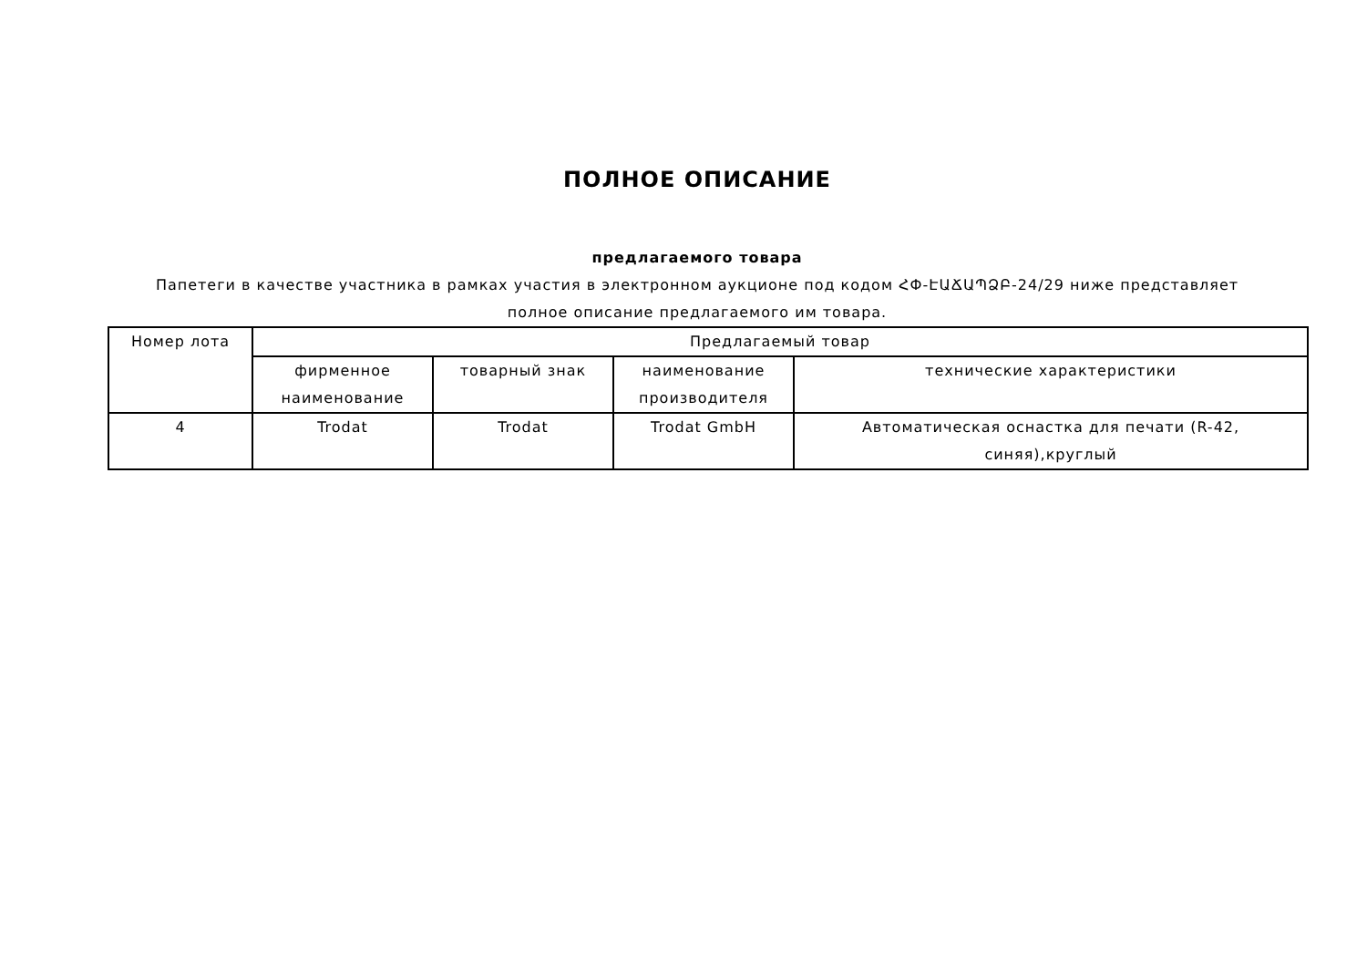ПОЛНОЕ ОПИСАНИЕ
предлагаемого товара
Папетеги в качестве участника в рамках участия в электронном аукционе под кодом ՀՓ-ԷԱՃԱՊՁԲ-24/29 ниже представляет полное описание предлагаемого им товара.
| Номер лота | Предлагаемый товар | | | |
| --- | --- | --- | --- | --- |
| | фирменное наименование | товарный знак | наименование производителя | технические характеристики |
| 4 | Trodat | Trodat | Trodat GmbH | Автоматическая оснастка для печати (R-42, синяя),круглый |